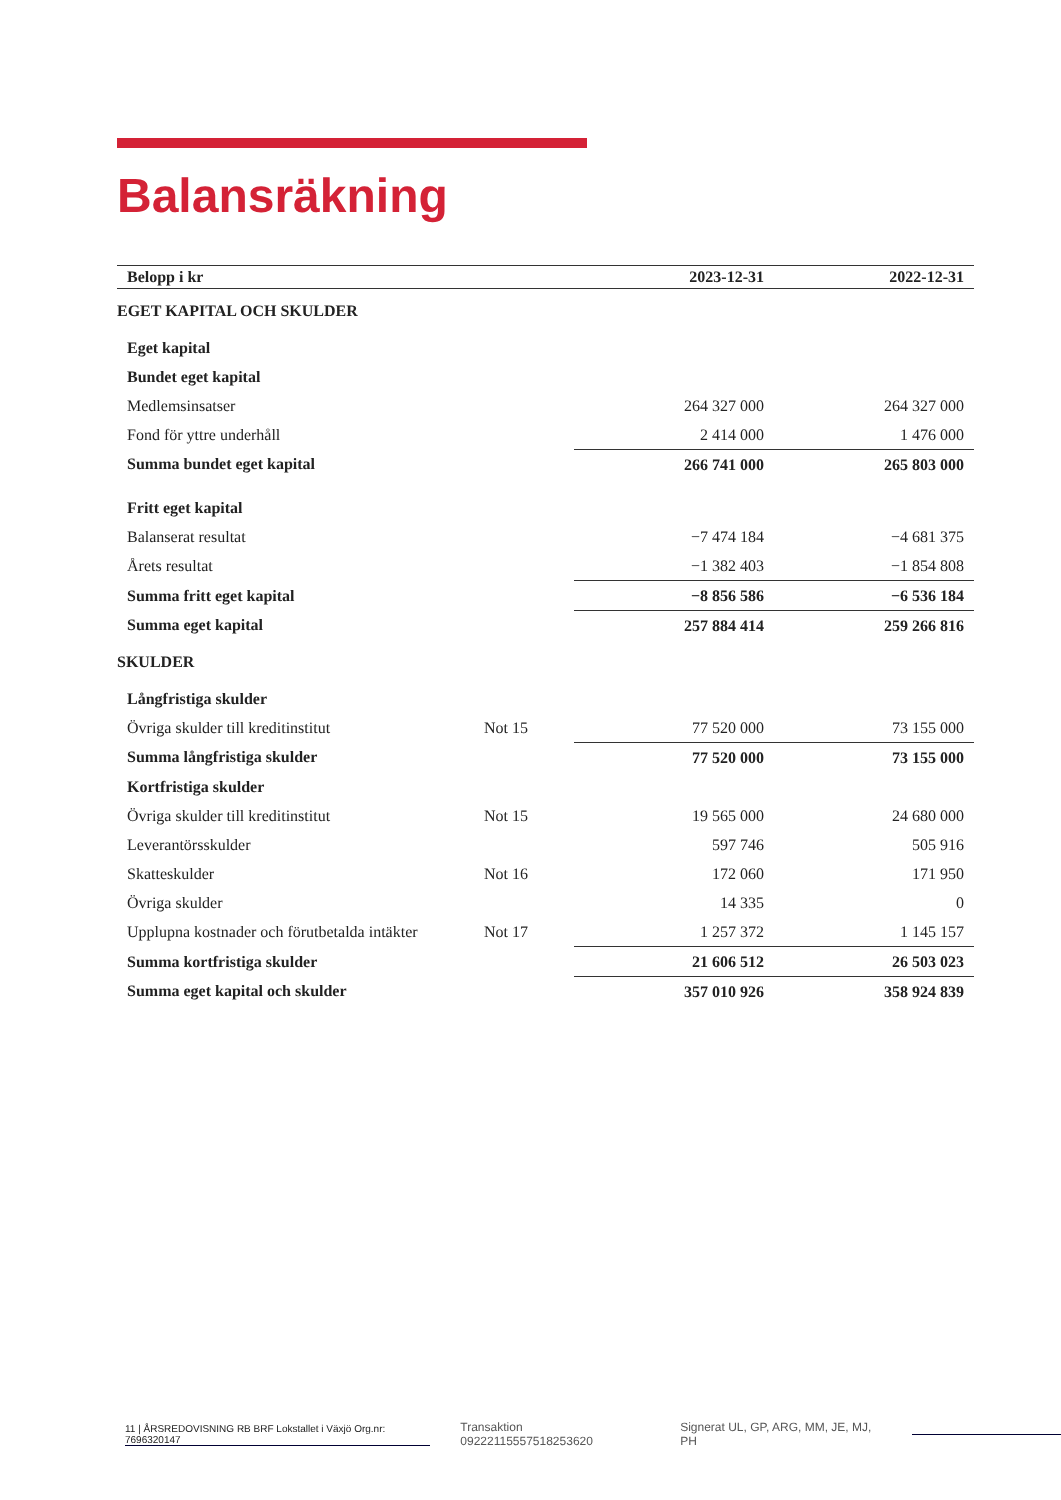Balansräkning
| Belopp i kr | | 2023-12-31 | 2022-12-31 |
| --- | --- | --- | --- |
| EGET KAPITAL OCH SKULDER | | | |
| Eget kapital | | | |
| Bundet eget kapital | | | |
| Medlemsinsatser | | 264 327 000 | 264 327 000 |
| Fond för yttre underhåll | | 2 414 000 | 1 476 000 |
| Summa bundet eget kapital | | 266 741 000 | 265 803 000 |
| Fritt eget kapital | | | |
| Balanserat resultat | | −7 474 184 | −4 681 375 |
| Årets resultat | | −1 382 403 | −1 854 808 |
| Summa fritt eget kapital | | −8 856 586 | −6 536 184 |
| Summa eget kapital | | 257 884 414 | 259 266 816 |
| SKULDER | | | |
| Långfristiga skulder | | | |
| Övriga skulder till kreditinstitut | Not 15 | 77 520 000 | 73 155 000 |
| Summa långfristiga skulder | | 77 520 000 | 73 155 000 |
| Kortfristiga skulder | | | |
| Övriga skulder till kreditinstitut | Not 15 | 19 565 000 | 24 680 000 |
| Leverantörsskulder | | 597 746 | 505 916 |
| Skatteskulder | Not 16 | 172 060 | 171 950 |
| Övriga skulder | | 14 335 | 0 |
| Upplupna kostnader och förutbetalda intäkter | Not 17 | 1 257 372 | 1 145 157 |
| Summa kortfristiga skulder | | 21 606 512 | 26 503 023 |
| Summa eget kapital och skulder | | 357 010 926 | 358 924 839 |
11 | ÅRSREDOVISNING RB BRF Lokstallet i Växjö Org.nr: 7696320147
Transaktion 09222115557518253620
Signerat UL, GP, ARG, MM, JE, MJ, PH